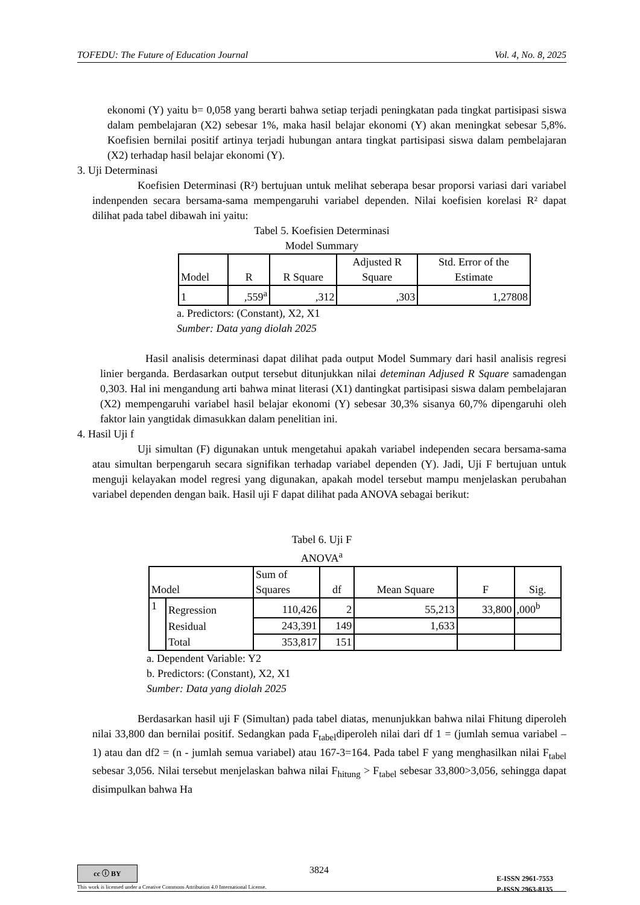TOFEDU: The Future of Education Journal Vol. 4, No. 8, 2025
ekonomi (Y) yaitu b= 0,058 yang berarti bahwa setiap terjadi peningkatan pada tingkat partisipasi siswa dalam pembelajaran (X2) sebesar 1%, maka hasil belajar ekonomi (Y) akan meningkat sebesar 5,8%. Koefisien bernilai positif artinya terjadi hubungan antara tingkat partisipasi siswa dalam pembelajaran (X2) terhadap hasil belajar ekonomi (Y).
3. Uji Determinasi
Koefisien Determinasi (R²) bertujuan untuk melihat seberapa besar proporsi variasi dari variabel indenpenden secara bersama-sama mempengaruhi variabel dependen. Nilai koefisien korelasi R² dapat dilihat pada tabel dibawah ini yaitu:
Tabel 5. Koefisien Determinasi
Model Summary
| Model | R | R Square | Adjusted R Square | Std. Error of the Estimate |
| --- | --- | --- | --- | --- |
| 1 | ,559<sup>a</sup> | ,312 | ,303 | 1,27808 |
a. Predictors: (Constant), X2, X1
Sumber: Data yang diolah 2025
Hasil analisis determinasi dapat dilihat pada output Model Summary dari hasil analisis regresi linier berganda. Berdasarkan output tersebut ditunjukkan nilai deteminan Adjused R Square samadengan 0,303. Hal ini mengandung arti bahwa minat literasi (X1) dantingkat partisipasi siswa dalam pembelajaran (X2) mempengaruhi variabel hasil belajar ekonomi (Y) sebesar 30,3% sisanya 60,7% dipengaruhi oleh faktor lain yangtidak dimasukkan dalam penelitian ini.
4. Hasil Uji f
Uji simultan (F) digunakan untuk mengetahui apakah variabel independen secara bersama-sama atau simultan berpengaruh secara signifikan terhadap variabel dependen (Y). Jadi, Uji F bertujuan untuk menguji kelayakan model regresi yang digunakan, apakah model tersebut mampu menjelaskan perubahan variabel dependen dengan baik. Hasil uji F dapat dilihat pada ANOVA sebagai berikut:
Tabel 6. Uji F
ANOVA<sup>a</sup>
| Model | | Sum of Squares | df | Mean Square | F | Sig. |
| --- | --- | --- | --- | --- | --- | --- |
| 1 | Regression | 110,426 | 2 | 55,213 | 33,800 | ,000<sup>b</sup> |
| | Residual | 243,391 | 149 | 1,633 | | |
| | Total | 353,817 | 151 | | | |
a. Dependent Variable: Y2
b. Predictors: (Constant), X2, X1
Sumber: Data yang diolah 2025
Berdasarkan hasil uji F (Simultan) pada tabel diatas, menunjukkan bahwa nilai Fhitung diperoleh nilai 33,800 dan bernilai positif. Sedangkan pada F<sub>tabel</sub>diperoleh nilai dari df 1 = (jumlah semua variabel – 1) atau dan df2 = (n - jumlah semua variabel) atau 167-3=164. Pada tabel F yang menghasilkan nilai F<sub>tabel</sub> sebesar 3,056. Nilai tersebut menjelaskan bahwa nilai F<sub>hitung</sub> > F<sub>tabel</sub> sebesar 33,800>3,056, sehingga dapat disimpulkan bahwa Ha
cc ⓘ BY 3824
E-ISSN 2961-7553
P-ISSN 2963-8135
This work is licensed under a Creative Commons Attribution 4.0 International License.